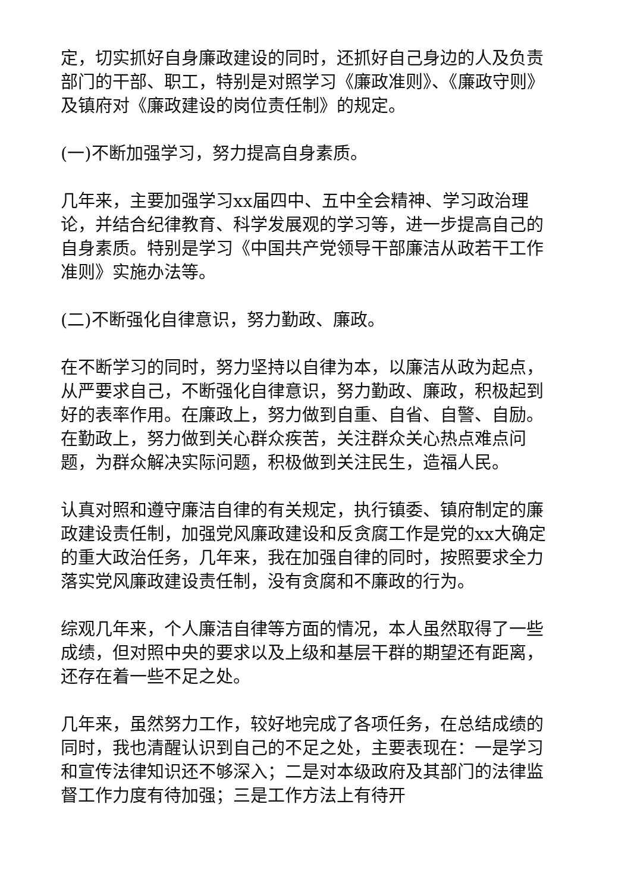定，切实抓好自身廉政建设的同时，还抓好自己身边的人及负责部门的干部、职工，特别是对照学习《廉政准则》、《廉政守则》及镇府对《廉政建设的岗位责任制》的规定。
(一)不断加强学习，努力提高自身素质。
几年来，主要加强学习xx届四中、五中全会精神、学习政治理论，并结合纪律教育、科学发展观的学习等，进一步提高自己的自身素质。特别是学习《中国共产党领导干部廉洁从政若干工作准则》实施办法等。
(二)不断强化自律意识，努力勤政、廉政。
在不断学习的同时，努力坚持以自律为本，以廉洁从政为起点，从严要求自己，不断强化自律意识，努力勤政、廉政，积极起到好的表率作用。在廉政上，努力做到自重、自省、自警、自励。在勤政上，努力做到关心群众疾苦，关注群众关心热点难点问题，为群众解决实际问题，积极做到关注民生，造福人民。
认真对照和遵守廉洁自律的有关规定，执行镇委、镇府制定的廉政建设责任制，加强党风廉政建设和反贪腐工作是党的xx大确定的重大政治任务，几年来，我在加强自律的同时，按照要求全力落实党风廉政建设责任制，没有贪腐和不廉政的行为。
综观几年来，个人廉洁自律等方面的情况，本人虽然取得了一些成绩，但对照中央的要求以及上级和基层干群的期望还有距离，还存在着一些不足之处。
几年来，虽然努力工作，较好地完成了各项任务，在总结成绩的同时，我也清醒认识到自己的不足之处，主要表现在：一是学习和宣传法律知识还不够深入；二是对本级政府及其部门的法律监督工作力度有待加强；三是工作方法上有待开